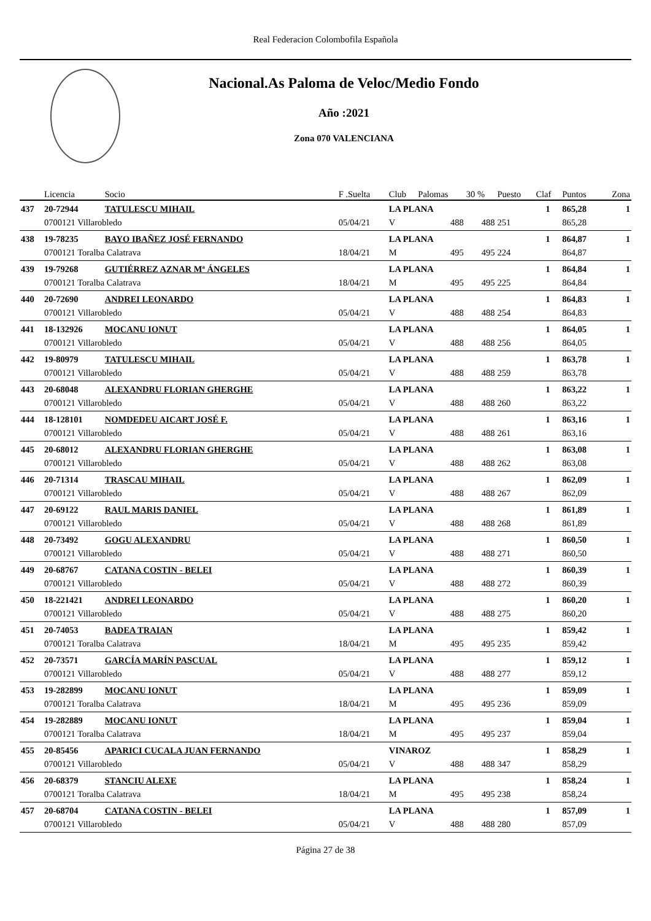Real Federacion Colombofila Española
Nacional.As Paloma de Veloc/Medio Fondo
Año :2021
Zona 070 VALENCIANA
| | Licencia | Socio | F .Suelta | Club | Palomas | 30 % | Puesto | Claf | Puntos | Zona |
| --- | --- | --- | --- | --- | --- | --- | --- | --- | --- | --- |
| 437 | 20-72944 | TATULESCU MIHAIL | | LA PLANA | | | | 1 | 865,28 | 1 |
| | 0700121 Villarobledo | | 05/04/21 | V | 488 | 488 | 251 | | 865,28 | |
| 438 | 19-78235 | BAYO IBAÑEZ JOSÉ FERNANDO | | LA PLANA | | | | 1 | 864,87 | 1 |
| | 0700121 Toralba Calatrava | | 18/04/21 | M | 495 | 495 | 224 | | 864,87 | |
| 439 | 19-79268 | GUTIÉRREZ AZNAR Mª ÁNGELES | | LA PLANA | | | | 1 | 864,84 | 1 |
| | 0700121 Toralba Calatrava | | 18/04/21 | M | 495 | 495 | 225 | | 864,84 | |
| 440 | 20-72690 | ANDREI LEONARDO | | LA PLANA | | | | 1 | 864,83 | 1 |
| | 0700121 Villarobledo | | 05/04/21 | V | 488 | 488 | 254 | | 864,83 | |
| 441 | 18-132926 | MOCANU IONUT | | LA PLANA | | | | 1 | 864,05 | 1 |
| | 0700121 Villarobledo | | 05/04/21 | V | 488 | 488 | 256 | | 864,05 | |
| 442 | 19-80979 | TATULESCU MIHAIL | | LA PLANA | | | | 1 | 863,78 | 1 |
| | 0700121 Villarobledo | | 05/04/21 | V | 488 | 488 | 259 | | 863,78 | |
| 443 | 20-68048 | ALEXANDRU FLORIAN GHERGHE | | LA PLANA | | | | 1 | 863,22 | 1 |
| | 0700121 Villarobledo | | 05/04/21 | V | 488 | 488 | 260 | | 863,22 | |
| 444 | 18-128101 | NOMDEDEU AICART JOSÉ F. | | LA PLANA | | | | 1 | 863,16 | 1 |
| | 0700121 Villarobledo | | 05/04/21 | V | 488 | 488 | 261 | | 863,16 | |
| 445 | 20-68012 | ALEXANDRU FLORIAN GHERGHE | | LA PLANA | | | | 1 | 863,08 | 1 |
| | 0700121 Villarobledo | | 05/04/21 | V | 488 | 488 | 262 | | 863,08 | |
| 446 | 20-71314 | TRASCAU MIHAIL | | LA PLANA | | | | 1 | 862,09 | 1 |
| | 0700121 Villarobledo | | 05/04/21 | V | 488 | 488 | 267 | | 862,09 | |
| 447 | 20-69122 | RAUL MARIS DANIEL | | LA PLANA | | | | 1 | 861,89 | 1 |
| | 0700121 Villarobledo | | 05/04/21 | V | 488 | 488 | 268 | | 861,89 | |
| 448 | 20-73492 | GOGU ALEXANDRU | | LA PLANA | | | | 1 | 860,50 | 1 |
| | 0700121 Villarobledo | | 05/04/21 | V | 488 | 488 | 271 | | 860,50 | |
| 449 | 20-68767 | CATANA COSTIN - BELEI | | LA PLANA | | | | 1 | 860,39 | 1 |
| | 0700121 Villarobledo | | 05/04/21 | V | 488 | 488 | 272 | | 860,39 | |
| 450 | 18-221421 | ANDREI LEONARDO | | LA PLANA | | | | 1 | 860,20 | 1 |
| | 0700121 Villarobledo | | 05/04/21 | V | 488 | 488 | 275 | | 860,20 | |
| 451 | 20-74053 | BADEA TRAIAN | | LA PLANA | | | | 1 | 859,42 | 1 |
| | 0700121 Toralba Calatrava | | 18/04/21 | M | 495 | 495 | 235 | | 859,42 | |
| 452 | 20-73571 | GARCÍA MARÍN PASCUAL | | LA PLANA | | | | 1 | 859,12 | 1 |
| | 0700121 Villarobledo | | 05/04/21 | V | 488 | 488 | 277 | | 859,12 | |
| 453 | 19-282899 | MOCANU IONUT | | LA PLANA | | | | 1 | 859,09 | 1 |
| | 0700121 Toralba Calatrava | | 18/04/21 | M | 495 | 495 | 236 | | 859,09 | |
| 454 | 19-282889 | MOCANU IONUT | | LA PLANA | | | | 1 | 859,04 | 1 |
| | 0700121 Toralba Calatrava | | 18/04/21 | M | 495 | 495 | 237 | | 859,04 | |
| 455 | 20-85456 | APARICI CUCALA JUAN FERNANDO | | VINAROZ | | | | 1 | 858,29 | 1 |
| | 0700121 Villarobledo | | 05/04/21 | V | 488 | 488 | 347 | | 858,29 | |
| 456 | 20-68379 | STANCIU ALEXE | | LA PLANA | | | | 1 | 858,24 | 1 |
| | 0700121 Toralba Calatrava | | 18/04/21 | M | 495 | 495 | 238 | | 858,24 | |
| 457 | 20-68704 | CATANA COSTIN - BELEI | | LA PLANA | | | | 1 | 857,09 | 1 |
| | 0700121 Villarobledo | | 05/04/21 | V | 488 | 488 | 280 | | 857,09 | |
Página 27 de 38